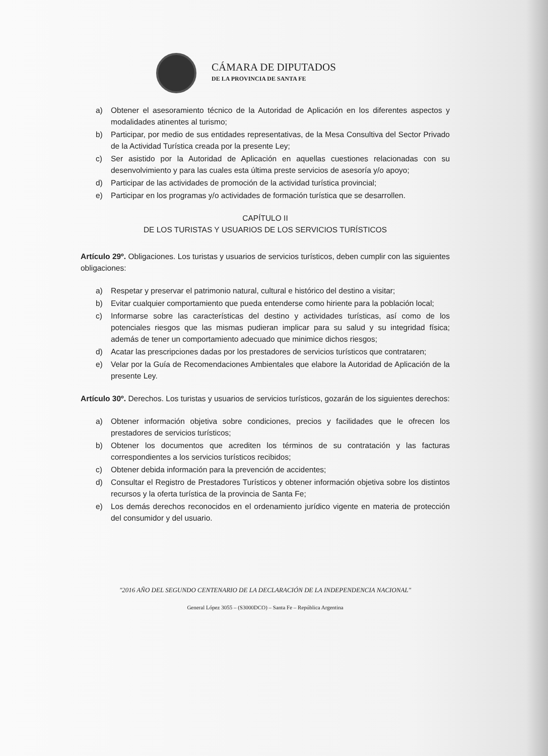CÁMARA DE DIPUTADOS
DE LA PROVINCIA DE SANTA FE
a) Obtener el asesoramiento técnico de la Autoridad de Aplicación en los diferentes aspectos y modalidades atinentes al turismo;
b) Participar, por medio de sus entidades representativas, de la Mesa Consultiva del Sector Privado de la Actividad Turística creada por la presente Ley;
c) Ser asistido por la Autoridad de Aplicación en aquellas cuestiones relacionadas con su desenvolvimiento y para las cuales esta última preste servicios de asesoría y/o apoyo;
d) Participar de las actividades de promoción de la actividad turística provincial;
e) Participar en los programas y/o actividades de formación turística que se desarrollen.
CAPÍTULO II
DE LOS TURISTAS Y USUARIOS DE LOS SERVICIOS TURÍSTICOS
Artículo 29º. Obligaciones. Los turistas y usuarios de servicios turísticos, deben cumplir con las siguientes obligaciones:
a) Respetar y preservar el patrimonio natural, cultural e histórico del destino a visitar;
b) Evitar cualquier comportamiento que pueda entenderse como hiriente para la población local;
c) Informarse sobre las características del destino y actividades turísticas, así como de los potenciales riesgos que las mismas pudieran implicar para su salud y su integridad física; además de tener un comportamiento adecuado que minimice dichos riesgos;
d) Acatar las prescripciones dadas por los prestadores de servicios turísticos que contrataren;
e) Velar por la Guía de Recomendaciones Ambientales que elabore la Autoridad de Aplicación de la presente Ley.
Artículo 30º. Derechos. Los turistas y usuarios de servicios turísticos, gozarán de los siguientes derechos:
a) Obtener información objetiva sobre condiciones, precios y facilidades que le ofrecen los prestadores de servicios turísticos;
b) Obtener los documentos que acrediten los términos de su contratación y las facturas correspondientes a los servicios turísticos recibidos;
c) Obtener debida información para la prevención de accidentes;
d) Consultar el Registro de Prestadores Turísticos y obtener información objetiva sobre los distintos recursos y la oferta turística de la provincia de Santa Fe;
e) Los demás derechos reconocidos en el ordenamiento jurídico vigente en materia de protección del consumidor y del usuario.
"2016 AÑO DEL SEGUNDO CENTENARIO DE LA DECLARACIÓN DE LA INDEPENDENCIA NACIONAL"
General López 3055 – (S3000DCO) – Santa Fe – República Argentina